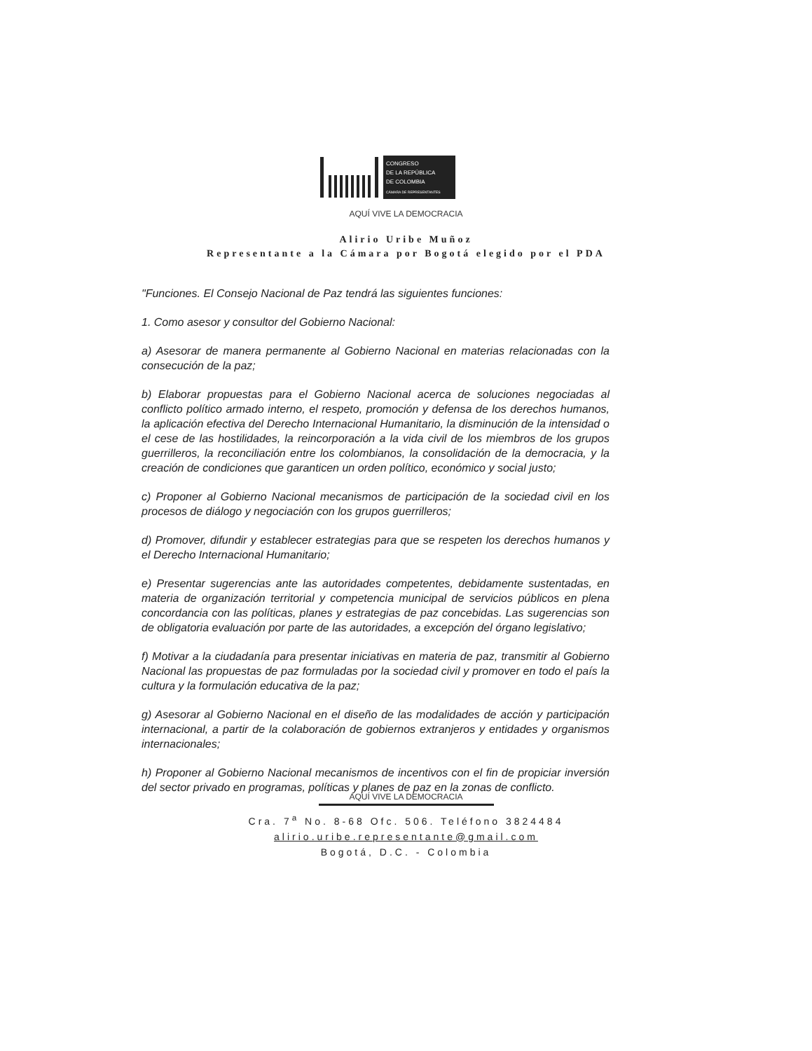CONGRESO
DE LA REPÚBLICA
DE COLOMBIA
CÁMARA DE REPRESENTANTES
AQUÍ VIVE LA DEMOCRACIA
Alirio Uribe Muñoz
Representante a la Cámara por Bogotá elegido por el PDA
"Funciones. El Consejo Nacional de Paz tendrá las siguientes funciones:
1. Como asesor y consultor del Gobierno Nacional:
a) Asesorar de manera permanente al Gobierno Nacional en materias relacionadas con la consecución de la paz;
b) Elaborar propuestas para el Gobierno Nacional acerca de soluciones negociadas al conflicto político armado interno, el respeto, promoción y defensa de los derechos humanos, la aplicación efectiva del Derecho Internacional Humanitario, la disminución de la intensidad o el cese de las hostilidades, la reincorporación a la vida civil de los miembros de los grupos guerrilleros, la reconciliación entre los colombianos, la consolidación de la democracia, y la creación de condiciones que garanticen un orden político, económico y social justo;
c) Proponer al Gobierno Nacional mecanismos de participación de la sociedad civil en los procesos de diálogo y negociación con los grupos guerrilleros;
d) Promover, difundir y establecer estrategias para que se respeten los derechos humanos y el Derecho Internacional Humanitario;
e) Presentar sugerencias ante las autoridades competentes, debidamente sustentadas, en materia de organización territorial y competencia municipal de servicios públicos en plena concordancia con las políticas, planes y estrategias de paz concebidas. Las sugerencias son de obligatoria evaluación por parte de las autoridades, a excepción del órgano legislativo;
f) Motivar a la ciudadanía para presentar iniciativas en materia de paz, transmitir al Gobierno Nacional las propuestas de paz formuladas por la sociedad civil y promover en todo el país la cultura y la formulación educativa de la paz;
g) Asesorar al Gobierno Nacional en el diseño de las modalidades de acción y participación internacional, a partir de la colaboración de gobiernos extranjeros y entidades y organismos internacionales;
h) Proponer al Gobierno Nacional mecanismos de incentivos con el fin de propiciar inversión del sector privado en programas, políticas y planes de paz en la zonas de conflicto.
AQUÍ VIVE LA DEMOCRACIA
Cra. 7<sup>a</sup> No. 8-68 Ofc. 506. Teléfono 3824484
alirio.uribe.representante@gmail.com
Bogotá, D.C. - Colombia